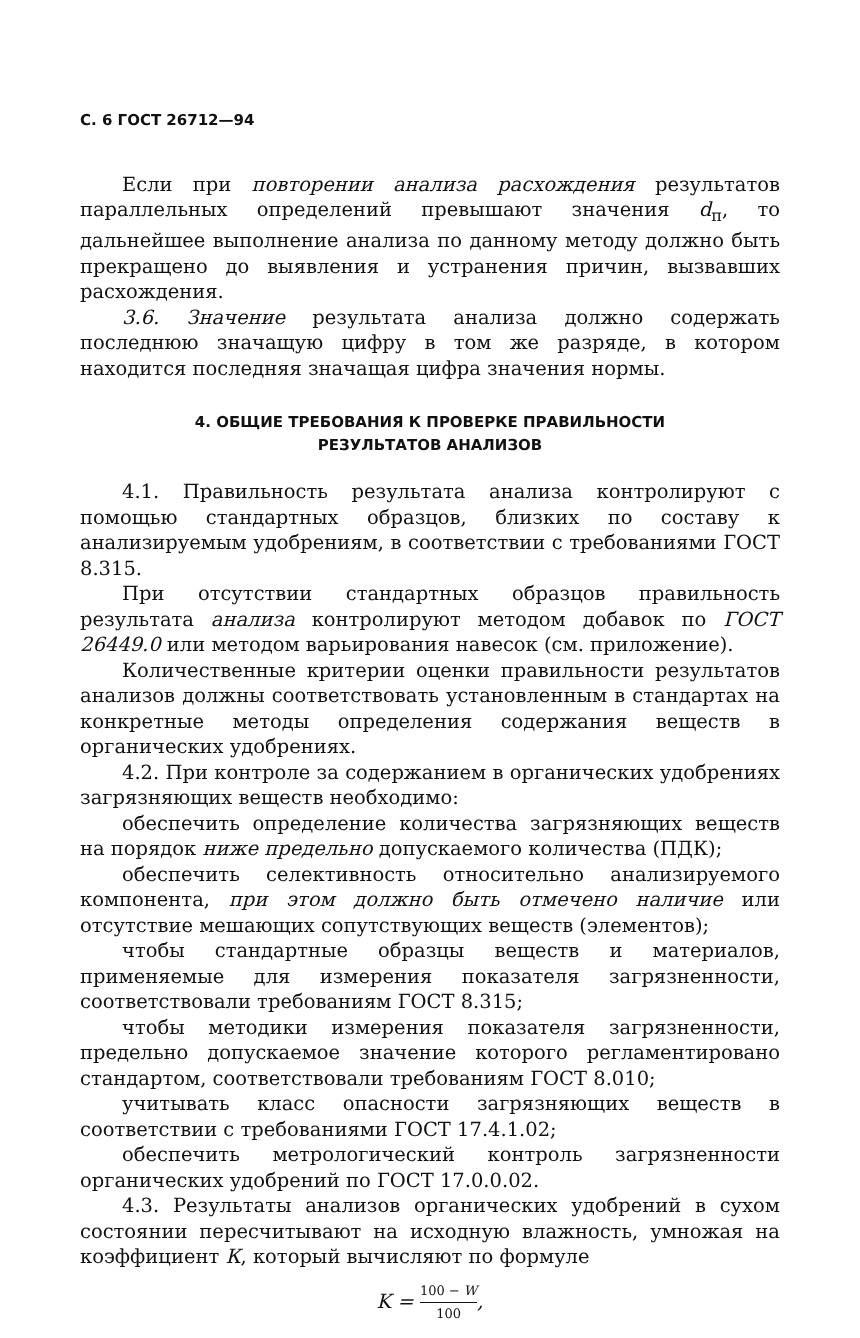С. 6 ГОСТ 26712—94
Если при повторении анализа расхождения результатов параллельных определений превышают значения d<sub>п</sub>, то дальнейшее выполнение анализа по данному методу должно быть прекращено до выявления и устранения причин, вызвавших расхождения.
3.6. Значение результата анализа должно содержать последнюю значащую цифру в том же разряде, в котором находится последняя значащая цифра значения нормы.
4. ОБЩИЕ ТРЕБОВАНИЯ К ПРОВЕРКЕ ПРАВИЛЬНОСТИ
РЕЗУЛЬТАТОВ АНАЛИЗОВ
4.1. Правильность результата анализа контролируют с помощью стандартных образцов, близких по составу к анализируемым удобрениям, в соответствии с требованиями ГОСТ 8.315.
При отсутствии стандартных образцов правильность результата анализа контролируют методом добавок по ГОСТ 26449.0 или методом варьирования навесок (см. приложение).
Количественные критерии оценки правильности результатов анализов должны соответствовать установленным в стандартах на конкретные методы определения содержания веществ в органических удобрениях.
4.2. При контроле за содержанием в органических удобрениях загрязняющих веществ необходимо:
обеспечить определение количества загрязняющих веществ на порядок ниже предельно допускаемого количества (ПДК);
обеспечить селективность относительно анализируемого компонента, при этом должно быть отмечено наличие или отсутствие мешающих сопутствующих веществ (элементов);
чтобы стандартные образцы веществ и материалов, применяемые для измерения показателя загрязненности, соответствовали требованиям ГОСТ 8.315;
чтобы методики измерения показателя загрязненности, предельно допускаемое значение которого регламентировано стандартом, соответствовали требованиям ГОСТ 8.010;
учитывать класс опасности загрязняющих веществ в соответствии с требованиями ГОСТ 17.4.1.02;
обеспечить метрологический контроль загрязненности органических удобрений по ГОСТ 17.0.0.02.
4.3. Результаты анализов органических удобрений в сухом состоянии пересчитывают на исходную влажность, умножая на коэффициент К, который вычисляют по формуле
K = 100 − W 100,